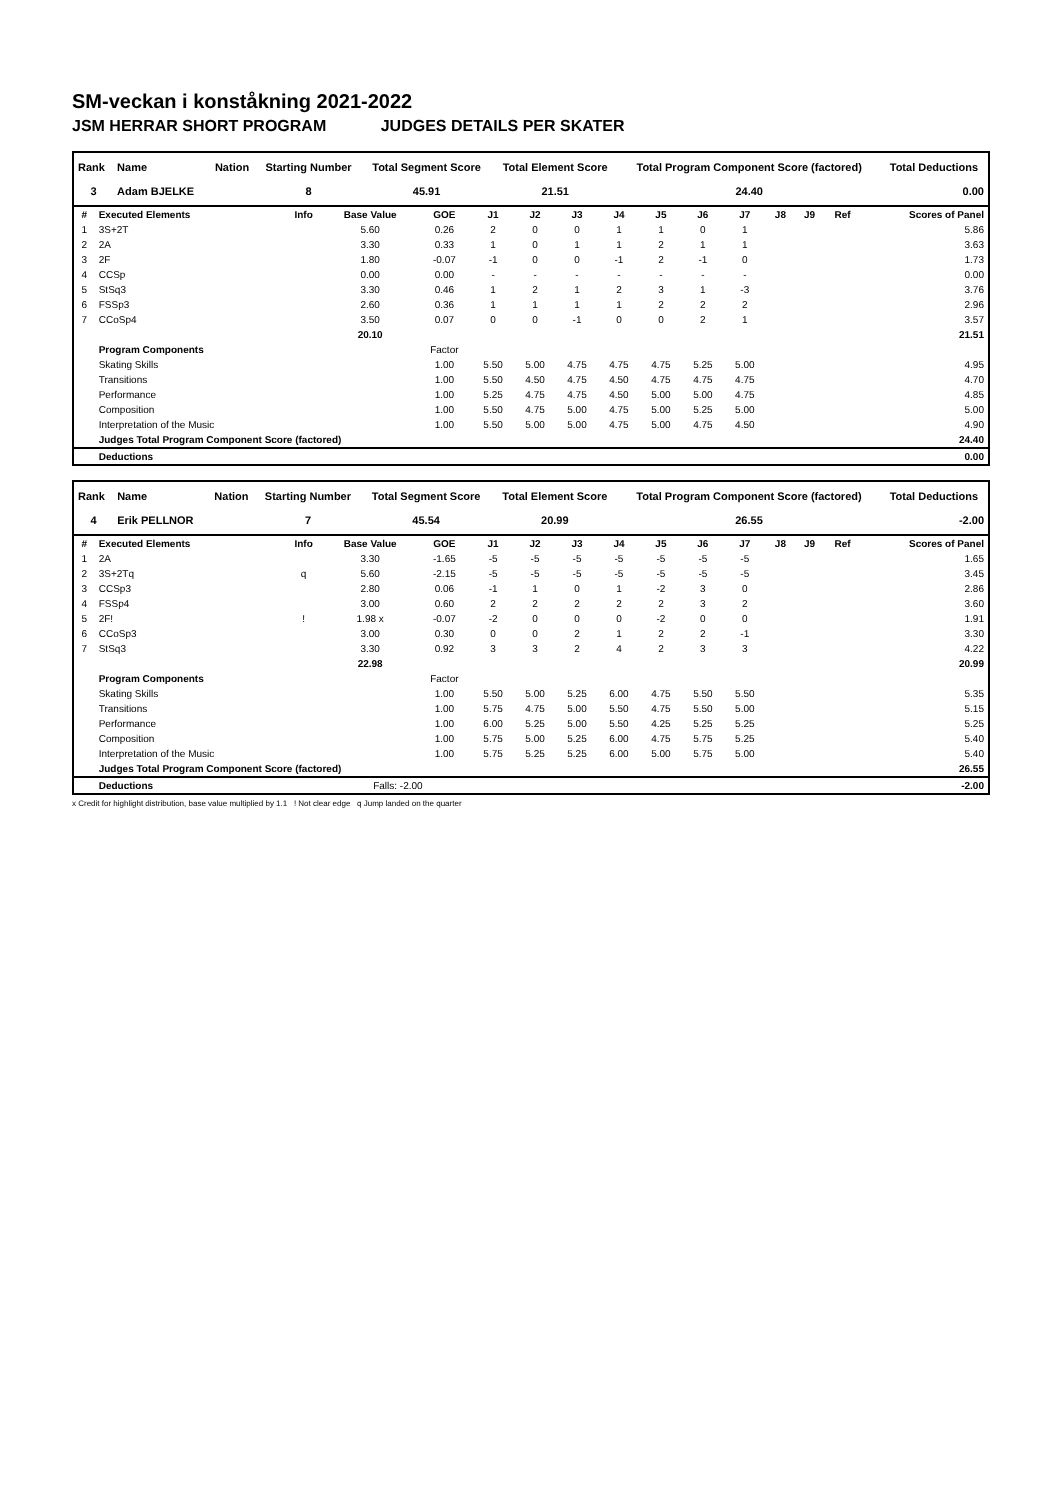SM-veckan i konståkning 2021-2022
JSM HERRAR SHORT PROGRAM JUDGES DETAILS PER SKATER
| Rank | Name | Nation | Starting Number | Total Segment Score | Total Element Score | Total Program Component Score (factored) | Total Deductions |
| --- | --- | --- | --- | --- | --- | --- | --- |
| 3 | Adam BJELKE | | 8 | 45.91 | 21.51 | 24.40 | 0.00 |
| # | Executed Elements | Info | Base Value | GOE | J1 | J2 | J3 | J4 | J5 | J6 | J7 | J8 | J9 | Ref | Scores of Panel |
| 1 | 3S+2T | | 5.60 | 0.26 | 2 | 0 | 0 | 1 | 1 | 0 | 1 | | | | 5.86 |
| 2 | 2A | | 3.30 | 0.33 | 1 | 0 | 1 | 1 | 2 | 1 | 1 | | | | 3.63 |
| 3 | 2F | | 1.80 | -0.07 | -1 | 0 | 0 | -1 | 2 | -1 | 0 | | | | 1.73 |
| 4 | CCSp | | 0.00 | 0.00 | - | - | - | - | - | - | - | | | | 0.00 |
| 5 | StSq3 | | 3.30 | 0.46 | 1 | 2 | 1 | 2 | 3 | 1 | -3 | | | | 3.76 |
| 6 | FSSp3 | | 2.60 | 0.36 | 1 | 1 | 1 | 1 | 2 | 2 | 2 | | | | 2.96 |
| 7 | CCoSp4 | | 3.50 | 0.07 | 0 | 0 | -1 | 0 | 0 | 2 | 1 | | | | 3.57 |
| | | | 20.10 | | | | | | | | | | | | 21.51 |
| | Program Components | | | Factor | | | | | | | | | | | |
| | Skating Skills | | | 1.00 | 5.50 | 5.00 | 4.75 | 4.75 | 4.75 | 5.25 | 5.00 | | | | 4.95 |
| | Transitions | | | 1.00 | 5.50 | 4.50 | 4.75 | 4.50 | 4.75 | 4.75 | 4.75 | | | | 4.70 |
| | Performance | | | 1.00 | 5.25 | 4.75 | 4.75 | 4.50 | 5.00 | 5.00 | 4.75 | | | | 4.85 |
| | Composition | | | 1.00 | 5.50 | 4.75 | 5.00 | 4.75 | 5.00 | 5.25 | 5.00 | | | | 5.00 |
| | Interpretation of the Music | | | 1.00 | 5.50 | 5.00 | 5.00 | 4.75 | 5.00 | 4.75 | 4.50 | | | | 4.90 |
| | Judges Total Program Component Score (factored) | | | | | | | | | | | | | | 24.40 |
| | Deductions | | | | | | | | | | | | | | 0.00 |
| Rank | Name | Nation | Starting Number | Total Segment Score | Total Element Score | Total Program Component Score (factored) | Total Deductions |
| --- | --- | --- | --- | --- | --- | --- | --- |
| 4 | Erik PELLNOR | | 7 | 45.54 | 20.99 | 26.55 | -2.00 |
| # | Executed Elements | Info | Base Value | GOE | J1 | J2 | J3 | J4 | J5 | J6 | J7 | J8 | J9 | Ref | Scores of Panel |
| 1 | 2A | | 3.30 | -1.65 | -5 | -5 | -5 | -5 | -5 | -5 | -5 | | | | 1.65 |
| 2 | 3S+2Tq | q | 5.60 | -2.15 | -5 | -5 | -5 | -5 | -5 | -5 | -5 | | | | 3.45 |
| 3 | CCSp3 | | 2.80 | 0.06 | -1 | 1 | 0 | 1 | -2 | 3 | 0 | | | | 2.86 |
| 4 | FSSp4 | | 3.00 | 0.60 | 2 | 2 | 2 | 2 | 2 | 3 | 2 | | | | 3.60 |
| 5 | 2F! | ! | 1.98 x | -0.07 | -2 | 0 | 0 | 0 | -2 | 0 | 0 | | | | 1.91 |
| 6 | CCoSp3 | | 3.00 | 0.30 | 0 | 0 | 2 | 1 | 2 | 2 | -1 | | | | 3.30 |
| 7 | StSq3 | | 3.30 | 0.92 | 3 | 3 | 2 | 4 | 2 | 3 | 3 | | | | 4.22 |
| | | | 22.98 | | | | | | | | | | | | 20.99 |
| | Program Components | | | Factor | | | | | | | | | | | |
| | Skating Skills | | | 1.00 | 5.50 | 5.00 | 5.25 | 6.00 | 4.75 | 5.50 | 5.50 | | | | 5.35 |
| | Transitions | | | 1.00 | 5.75 | 4.75 | 5.00 | 5.50 | 4.75 | 5.50 | 5.00 | | | | 5.15 |
| | Performance | | | 1.00 | 6.00 | 5.25 | 5.00 | 5.50 | 4.25 | 5.25 | 5.25 | | | | 5.25 |
| | Composition | | | 1.00 | 5.75 | 5.00 | 5.25 | 6.00 | 4.75 | 5.75 | 5.25 | | | | 5.40 |
| | Interpretation of the Music | | | 1.00 | 5.75 | 5.25 | 5.25 | 6.00 | 5.00 | 5.75 | 5.00 | | | | 5.40 |
| | Judges Total Program Component Score (factored) | | | | | | | | | | | | | | 26.55 |
| | Deductions | | Falls: -2.00 | | | | | | | | | | | | -2.00 |
x Credit for highlight distribution, base value multiplied by 1.1 ! Not clear edge q Jump landed on the quarter